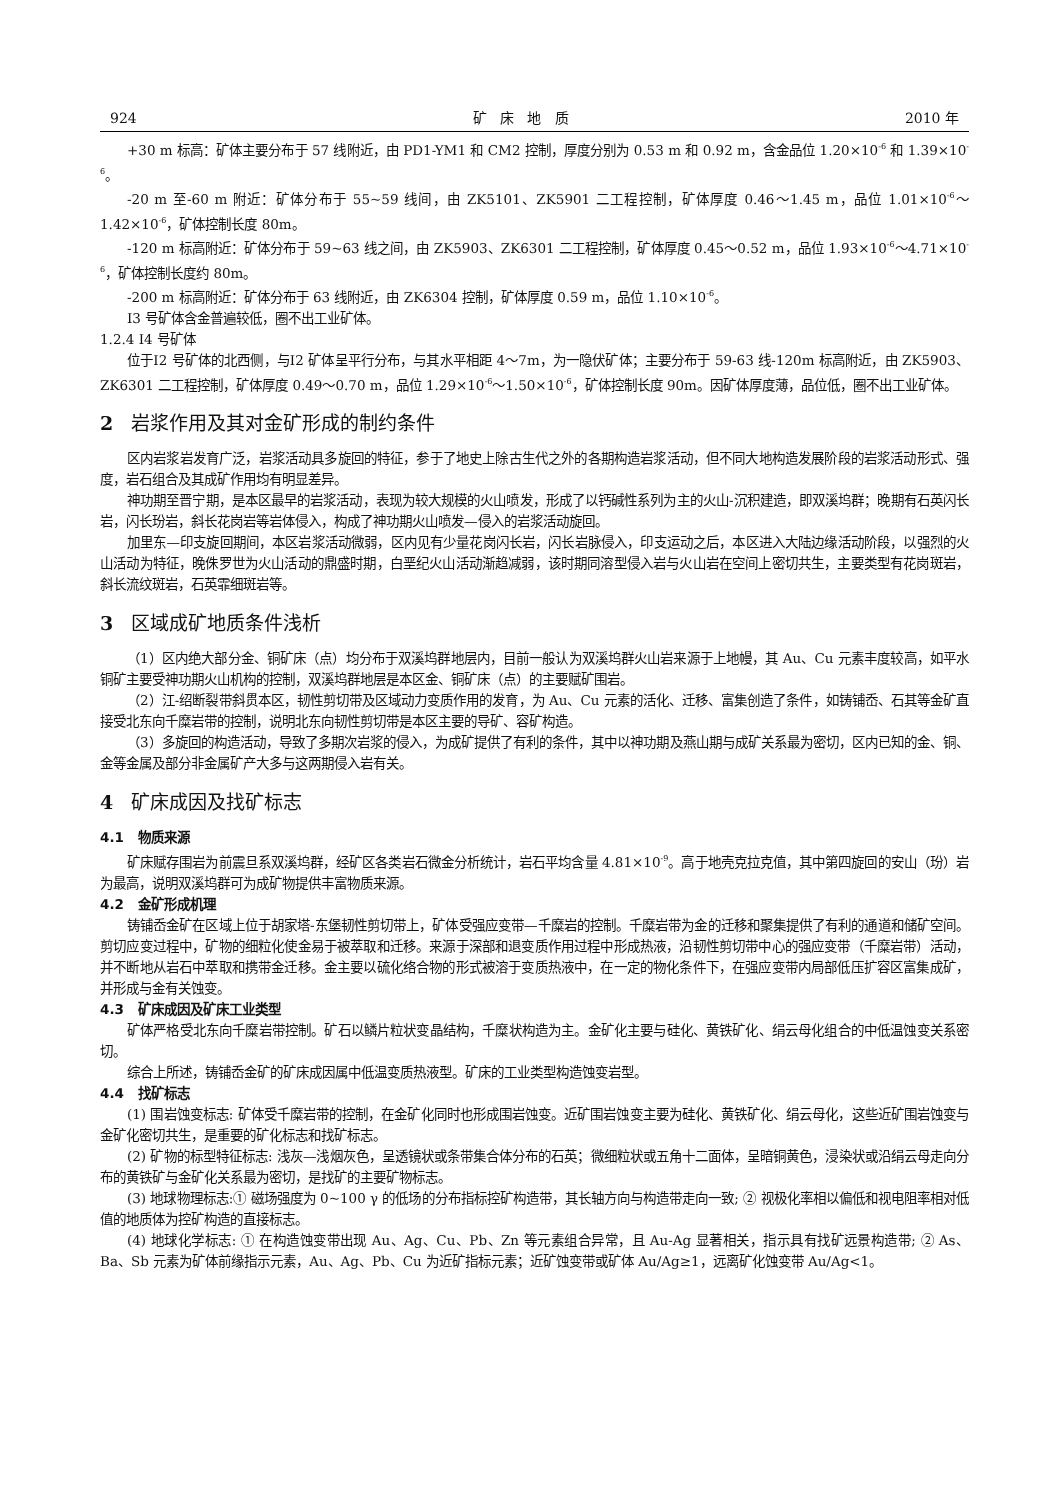924 矿 床 地 质 2010 年
+30 m 标高：矿体主要分布于 57 线附近，由 PD1-YM1 和 CM2 控制，厚度分别为 0.53 m 和 0.92 m，含金品位 1.20×10<sup>-6</sup> 和 1.39×10<sup>-6</sup>。
-20 m 至-60 m 附近：矿体分布于 55~59 线间，由 ZK5101、ZK5901 二工程控制，矿体厚度 0.46～1.45 m，品位 1.01×10<sup>-6</sup>～1.42×10<sup>-6</sup>，矿体控制长度 80m。
-120 m 标高附近：矿体分布于 59~63 线之间，由 ZK5903、ZK6301 二工程控制，矿体厚度 0.45～0.52 m，品位 1.93×10<sup>-6</sup>～4.71×10<sup>-6</sup>，矿体控制长度约 80m。
-200 m 标高附近：矿体分布于 63 线附近，由 ZK6304 控制，矿体厚度 0.59 m，品位 1.10×10<sup>-6</sup>。
Ⅰ3 号矿体含金普遍较低，圈不出工业矿体。
1.2.4 Ⅰ4 号矿体
位于Ⅰ2 号矿体的北西侧，与Ⅰ2 矿体呈平行分布，与其水平相距 4～7m，为一隐伏矿体；主要分布于 59-63 线-120m 标高附近，由 ZK5903、ZK6301 二工程控制，矿体厚度 0.49～0.70 m，品位 1.29×10<sup>-6</sup>～1.50×10<sup>-6</sup>，矿体控制长度 90m。因矿体厚度薄，品位低，圈不出工业矿体。
2 岩浆作用及其对金矿形成的制约条件
区内岩浆岩发育广泛，岩浆活动具多旋回的特征，参于了地史上除古生代之外的各期构造岩浆活动，但不同大地构造发展阶段的岩浆活动形式、强度，岩石组合及其成矿作用均有明显差异。
神功期至晋宁期，是本区最早的岩浆活动，表现为较大规模的火山喷发，形成了以钙碱性系列为主的火山-沉积建造，即双溪坞群；晚期有石英闪长岩，闪长玢岩，斜长花岗岩等岩体侵入，构成了神功期火山喷发—侵入的岩浆活动旋回。
加里东—印支旋回期间，本区岩浆活动微弱，区内见有少量花岗闪长岩，闪长岩脉侵入，印支运动之后，本区进入大陆边缘活动阶段，以强烈的火山活动为特征，晚侏罗世为火山活动的鼎盛时期，白垩纪火山活动渐趋减弱，该时期同溶型侵入岩与火山岩在空间上密切共生，主要类型有花岗斑岩，斜长流纹斑岩，石英霏细斑岩等。
3 区域成矿地质条件浅析
（1）区内绝大部分金、铜矿床（点）均分布于双溪坞群地层内，目前一般认为双溪坞群火山岩来源于上地幔，其 Au、Cu 元素丰度较高，如平水铜矿主要受神功期火山机构的控制，双溪坞群地层是本区金、铜矿床（点）的主要赋矿围岩。
（2）江-绍断裂带斜贯本区，韧性剪切带及区域动力变质作用的发育，为 Au、Cu 元素的活化、迁移、富集创造了条件，如铸铺岙、石其等金矿直接受北东向千糜岩带的控制，说明北东向韧性剪切带是本区主要的导矿、容矿构造。
（3）多旋回的构造活动，导致了多期次岩浆的侵入，为成矿提供了有利的条件，其中以神功期及燕山期与成矿关系最为密切，区内已知的金、铜、金等金属及部分非金属矿产大多与这两期侵入岩有关。
4 矿床成因及找矿标志
4.1 物质来源
矿床赋存围岩为前震旦系双溪坞群，经矿区各类岩石微金分析统计，岩石平均含量 4.81×10<sup>-9</sup>。高于地壳克拉克值，其中第四旋回的安山（玢）岩为最高，说明双溪坞群可为成矿物提供丰富物质来源。
4.2 金矿形成机理
铸铺岙金矿在区域上位于胡家塔-东堡韧性剪切带上，矿体受强应变带—千糜岩的控制。千糜岩带为金的迁移和聚集提供了有利的通道和储矿空间。剪切应变过程中，矿物的细粒化使金易于被萃取和迁移。来源于深部和退变质作用过程中形成热液，沿韧性剪切带中心的强应变带（千糜岩带）活动，并不断地从岩石中萃取和携带金迁移。金主要以硫化络合物的形式被溶于变质热液中，在一定的物化条件下，在强应变带内局部低压扩容区富集成矿，并形成与金有关蚀变。
4.3 矿床成因及矿床工业类型
矿体严格受北东向千糜岩带控制。矿石以鳞片粒状变晶结构，千糜状构造为主。金矿化主要与硅化、黄铁矿化、绢云母化组合的中低温蚀变关系密切。
综合上所述，铸铺岙金矿的矿床成因属中低温变质热液型。矿床的工业类型构造蚀变岩型。
4.4 找矿标志
(1) 围岩蚀变标志: 矿体受千糜岩带的控制，在金矿化同时也形成围岩蚀变。近矿围岩蚀变主要为硅化、黄铁矿化、绢云母化，这些近矿围岩蚀变与金矿化密切共生，是重要的矿化标志和找矿标志。
(2) 矿物的标型特征标志: 浅灰—浅烟灰色，呈透镜状或条带集合体分布的石英；微细粒状或五角十二面体，呈暗铜黄色，浸染状或沿绢云母走向分布的黄铁矿与金矿化关系最为密切，是找矿的主要矿物标志。
(3) 地球物理标志:① 磁场强度为 0~100 γ 的低场的分布指标控矿构造带，其长轴方向与构造带走向一致; ② 视极化率相以偏低和视电阻率相对低值的地质体为控矿构造的直接标志。
(4) 地球化学标志: ① 在构造蚀变带出现 Au、Ag、Cu、Pb、Zn 等元素组合异常，且 Au-Ag 显著相关，指示具有找矿远景构造带; ② As、Ba、Sb 元素为矿体前缘指示元素，Au、Ag、Pb、Cu 为近矿指标元素；近矿蚀变带或矿体 Au/Ag≥1，远离矿化蚀变带 Au/Ag<1。